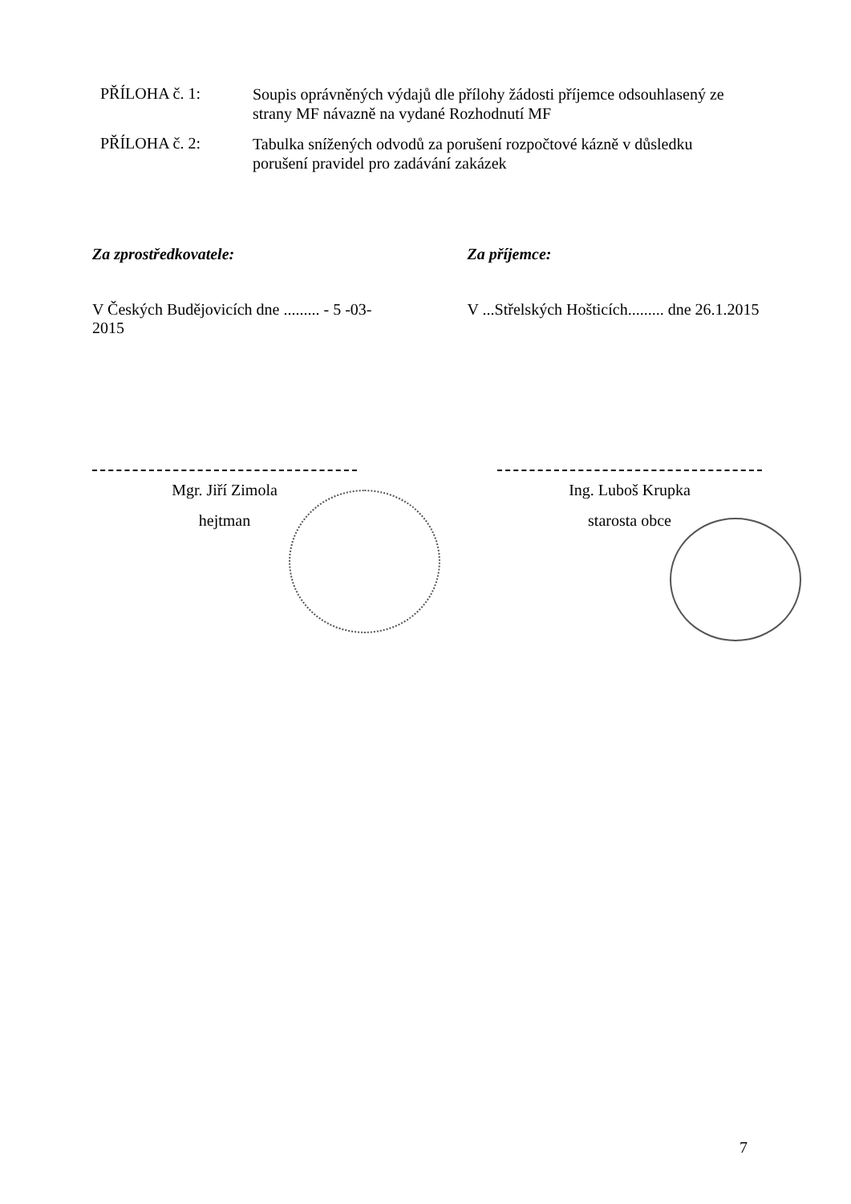PŘÍLOHA č. 1:
Soupis oprávněných výdajů dle přílohy žádosti příjemce odsouhlasený ze strany MF návazně na vydané Rozhodnutí MF
PŘÍLOHA č. 2:
Tabulka snížených odvodů za porušení rozpočtové kázně v důsledku porušení pravidel pro zadávání zakázek
Za zprostředkovatele:
V Českých Budějovicích dne ......... - 5 -03- 2015
Za příjemce:
V ...Střelských Hošticích......... dne 26.1.2015
Mgr. Jiří Zimola
hejtman
Ing. Luboš Krupka
starosta obce
7